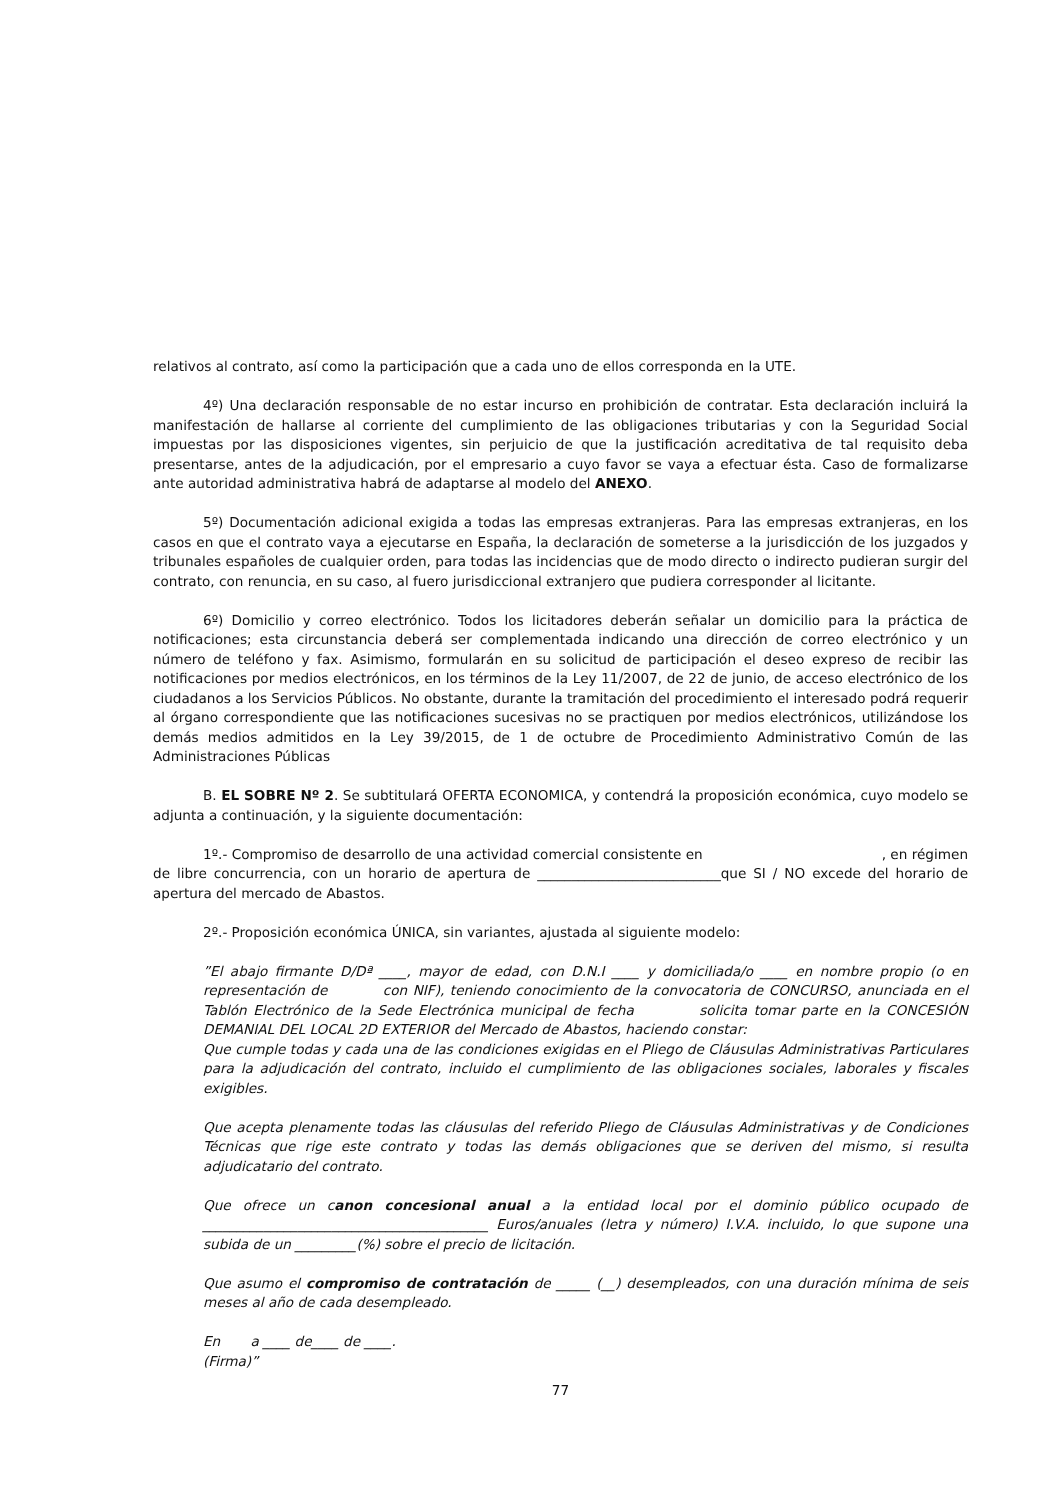relativos al contrato, así como la participación que a cada uno de ellos corresponda en la UTE.
4º) Una declaración responsable de no estar incurso en prohibición de contratar. Esta declaración incluirá la manifestación de hallarse al corriente del cumplimiento de las obligaciones tributarias y con la Seguridad Social impuestas por las disposiciones vigentes, sin perjuicio de que la justificación acreditativa de tal requisito deba presentarse, antes de la adjudicación, por el empresario a cuyo favor se vaya a efectuar ésta. Caso de formalizarse ante autoridad administrativa habrá de adaptarse al modelo del ANEXO.
5º) Documentación adicional exigida a todas las empresas extranjeras. Para las empresas extranjeras, en los casos en que el contrato vaya a ejecutarse en España, la declaración de someterse a la jurisdicción de los juzgados y tribunales españoles de cualquier orden, para todas las incidencias que de modo directo o indirecto pudieran surgir del contrato, con renuncia, en su caso, al fuero jurisdiccional extranjero que pudiera corresponder al licitante.
6º) Domicilio y correo electrónico. Todos los licitadores deberán señalar un domicilio para la práctica de notificaciones; esta circunstancia deberá ser complementada indicando una dirección de correo electrónico y un número de teléfono y fax. Asimismo, formularán en su solicitud de participación el deseo expreso de recibir las notificaciones por medios electrónicos, en los términos de la Ley 11/2007, de 22 de junio, de acceso electrónico de los ciudadanos a los Servicios Públicos. No obstante, durante la tramitación del procedimiento el interesado podrá requerir al órgano correspondiente que las notificaciones sucesivas no se practiquen por medios electrónicos, utilizándose los demás medios admitidos en la Ley 39/2015, de 1 de octubre de Procedimiento Administrativo Común de las Administraciones Públicas
B. EL SOBRE Nº 2. Se subtitulará OFERTA ECONOMICA, y contendrá la proposición económica, cuyo modelo se adjunta a continuación, y la siguiente documentación:
1º.- Compromiso de desarrollo de una actividad comercial consistente en , en régimen de libre concurrencia, con un horario de apertura de ___________________________que SI / NO excede del horario de apertura del mercado de Abastos.
2º.- Proposición económica ÚNICA, sin variantes, ajustada al siguiente modelo:
”El abajo firmante D/Dª ____, mayor de edad, con D.N.I ____ y domiciliada/o ____ en nombre propio (o en representación de con NIF), teniendo conocimiento de la convocatoria de CONCURSO, anunciada en el Tablón Electrónico de la Sede Electrónica municipal de fecha solicita tomar parte en la CONCESIÓN DEMANIAL DEL LOCAL 2D EXTERIOR del Mercado de Abastos, haciendo constar:
Que cumple todas y cada una de las condiciones exigidas en el Pliego de Cláusulas Administrativas Particulares para la adjudicación del contrato, incluido el cumplimiento de las obligaciones sociales, laborales y fiscales exigibles.
Que acepta plenamente todas las cláusulas del referido Pliego de Cláusulas Administrativas y de Condiciones Técnicas que rige este contrato y todas las demás obligaciones que se deriven del mismo, si resulta adjudicatario del contrato.
Que ofrece un canon concesional anual a la entidad local por el dominio público ocupado de __________________________________________ Euros/anuales (letra y número) I.V.A. incluido, lo que supone una subida de un _________(%) sobre el precio de licitación.
Que asumo el compromiso de contratación de _____ (__) desempleados, con una duración mínima de seis meses al año de cada desempleado.
En a ____ de____ de ____.
(Firma)”
77